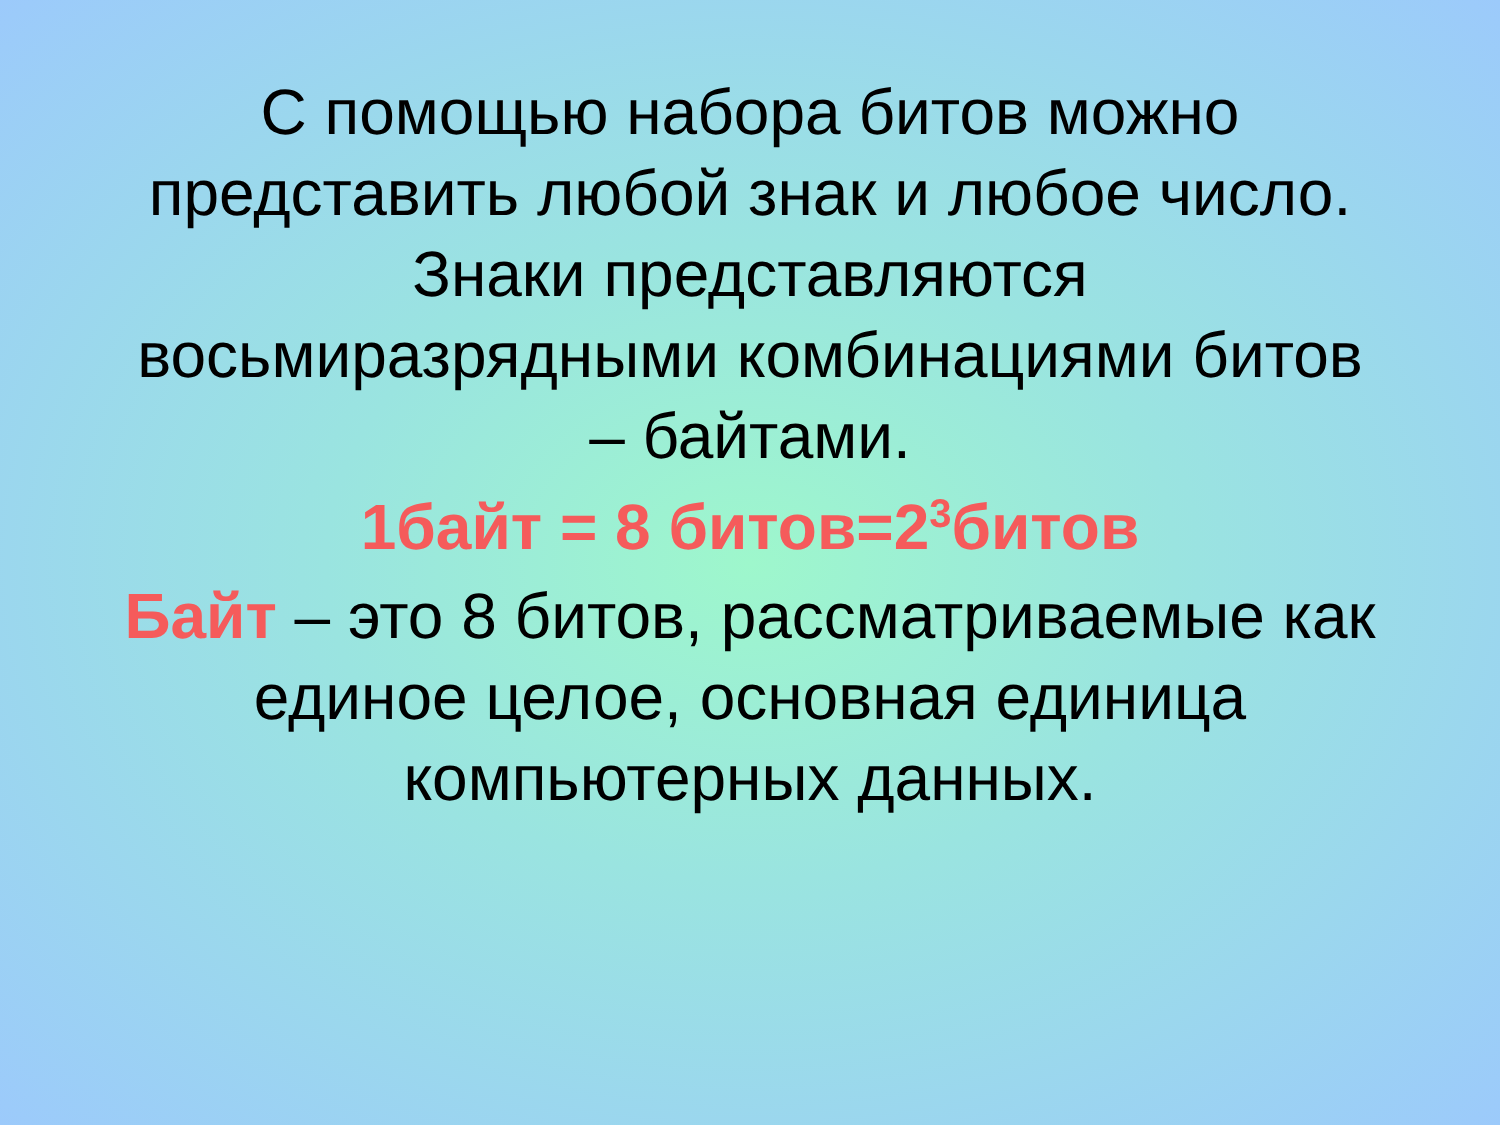С помощью набора битов можно представить любой знак и любое число. Знаки представляются восьмиразрядными комбинациями битов – байтами.
1байт = 8 битов=2<sup>3</sup>битов
Байт – это 8 битов, рассматриваемые как единое целое, основная единица компьютерных данных.